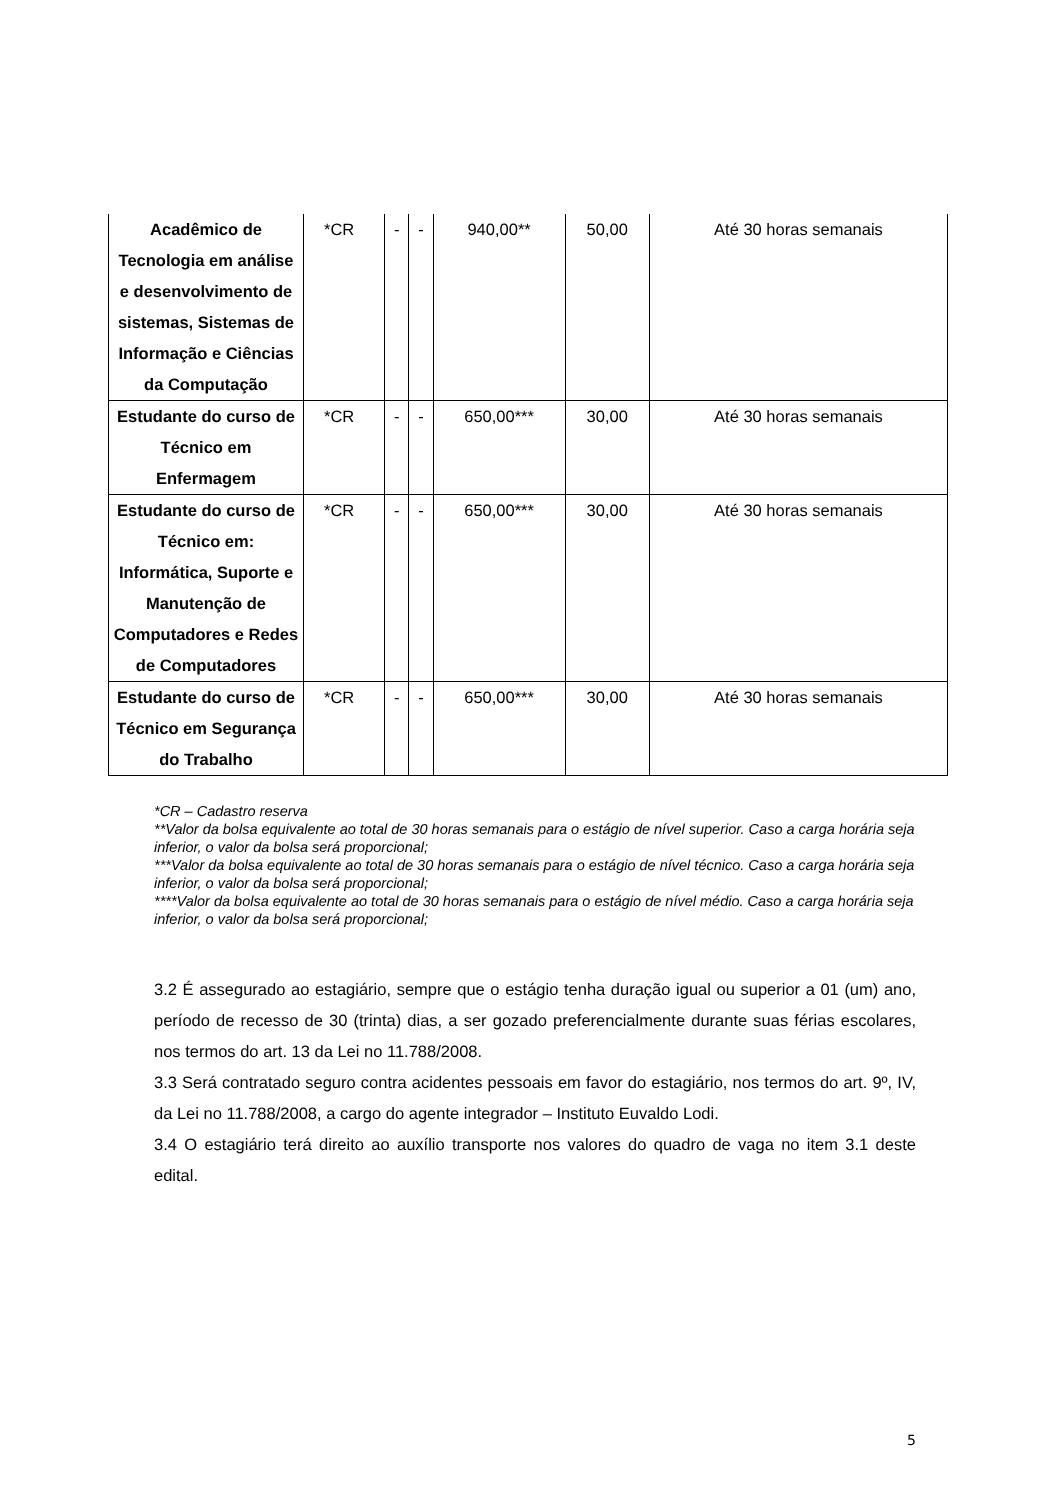| Acadêmico de Tecnologia em análise e desenvolvimento de sistemas, Sistemas de Informação e Ciências da Computação | *CR | - | - | 940,00** | 50,00 | Até 30 horas semanais |
| Estudante do curso de Técnico em Enfermagem | *CR | - | - | 650,00*** | 30,00 | Até 30 horas semanais |
| Estudante do curso de Técnico em: Informática, Suporte e Manutenção de Computadores e Redes de Computadores | *CR | - | - | 650,00*** | 30,00 | Até 30 horas semanais |
| Estudante do curso de Técnico em Segurança do Trabalho | *CR | - | - | 650,00*** | 30,00 | Até 30 horas semanais |
*CR – Cadastro reserva
**Valor da bolsa equivalente ao total de 30 horas semanais para o estágio de nível superior. Caso a carga horária seja inferior, o valor da bolsa será proporcional;
***Valor da bolsa equivalente ao total de 30 horas semanais para o estágio de nível técnico. Caso a carga horária seja inferior, o valor da bolsa será proporcional;
****Valor da bolsa equivalente ao total de 30 horas semanais para o estágio de nível médio. Caso a carga horária seja inferior, o valor da bolsa será proporcional;
3.2 É assegurado ao estagiário, sempre que o estágio tenha duração igual ou superior a 01 (um) ano, período de recesso de 30 (trinta) dias, a ser gozado preferencialmente durante suas férias escolares, nos termos do art. 13 da Lei no 11.788/2008.
3.3 Será contratado seguro contra acidentes pessoais em favor do estagiário, nos termos do art. 9º, IV, da Lei no 11.788/2008, a cargo do agente integrador – Instituto Euvaldo Lodi.
3.4 O estagiário terá direito ao auxílio transporte nos valores do quadro de vaga no item 3.1 deste edital.
5